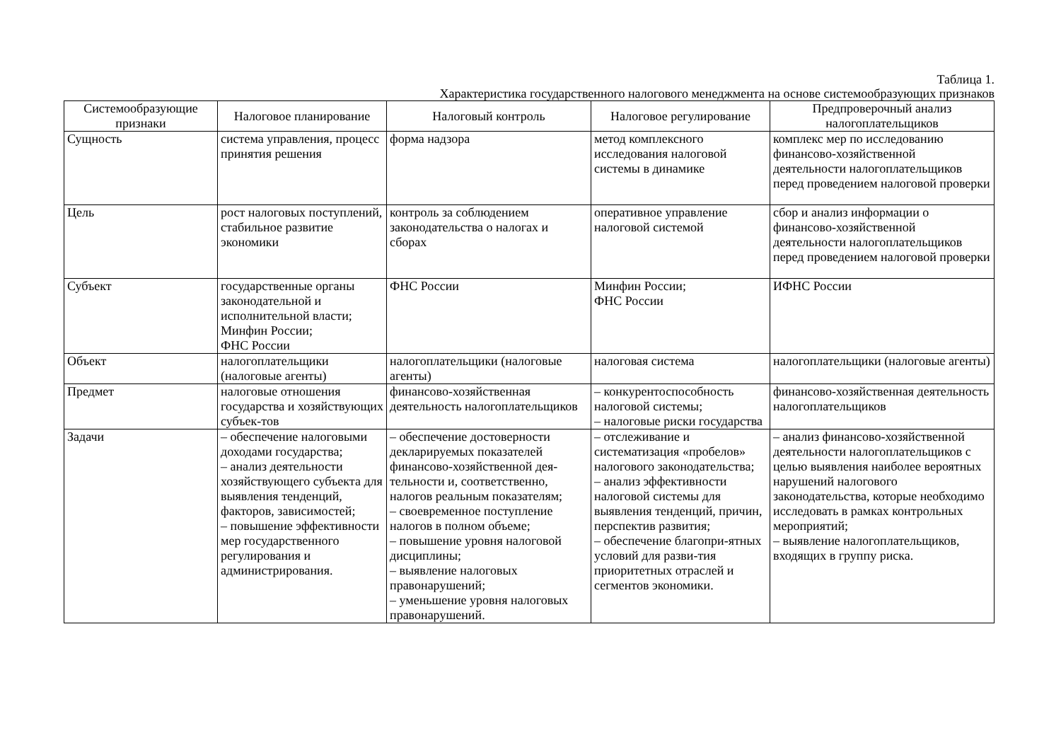Таблица 1.
Характеристика государственного налогового менеджмента на основе системообразующих признаков
| Системообразующие признаки | Налоговое планирование | Налоговый контроль | Налоговое регулирование | Предпроверочный анализ налогоплательщиков |
| --- | --- | --- | --- | --- |
| Сущность | система управления, процесс принятия решения | форма надзора | метод комплексного исследования налоговой системы в динамике | комплекс мер по исследованию финансово-хозяйственной деятельности налогоплательщиков перед проведением налоговой проверки |
| Цель | рост налоговых поступлений, стабильное развитие экономики | контроль за соблюдением законодательства о налогах и сборах | оперативное управление налоговой системой | сбор и анализ информации о финансово-хозяйственной деятельности налогоплательщиков перед проведением налоговой проверки |
| Субъект | государственные органы законодательной и исполнительной власти; Минфин России; ФНС России | ФНС России | Минфин России; ФНС России | ИФНС России |
| Объект | налогоплательщики (налоговые агенты) | налогоплательщики (налоговые агенты) | налоговая система | налогоплательщики (налоговые агенты) |
| Предмет | налоговые отношения государства и хозяйствующих субъек-тов | финансово-хозяйственная деятельность налогоплательщиков | – конкурентоспособность налоговой системы; – налоговые риски государства | финансово-хозяйственная деятельность налогоплательщиков |
| Задачи | – обеспечение налоговыми доходами государства; – анализ деятельности хозяйствующего субъекта для выявления тенденций, факторов, зависимостей; – повышение эффективности мер государственного регулирования и администрирования. | – обеспечение достоверности декларируемых показателей финансово-хозяйственной дея-тельности и, соответственно, налогов реальным показателям; – своевременное поступление налогов в полном объеме; – повышение уровня налоговой дисциплины; – выявление налоговых правонарушений; – уменьшение уровня налоговых правонарушений. | – отслеживание и систематизация «пробелов» налогового законодательства; – анализ эффективности налоговой системы для выявления тенденций, причин, перспектив развития; – обеспечение благопри-ятных условий для разви-тия приоритетных отраслей и сегментов экономики. | – анализ финансово-хозяйственной деятельности налогоплательщиков с целью выявления наиболее вероятных нарушений налогового законодательства, которые необходимо исследовать в рамках контрольных мероприятий; – выявление налогоплательщиков, входящих в группу риска. |